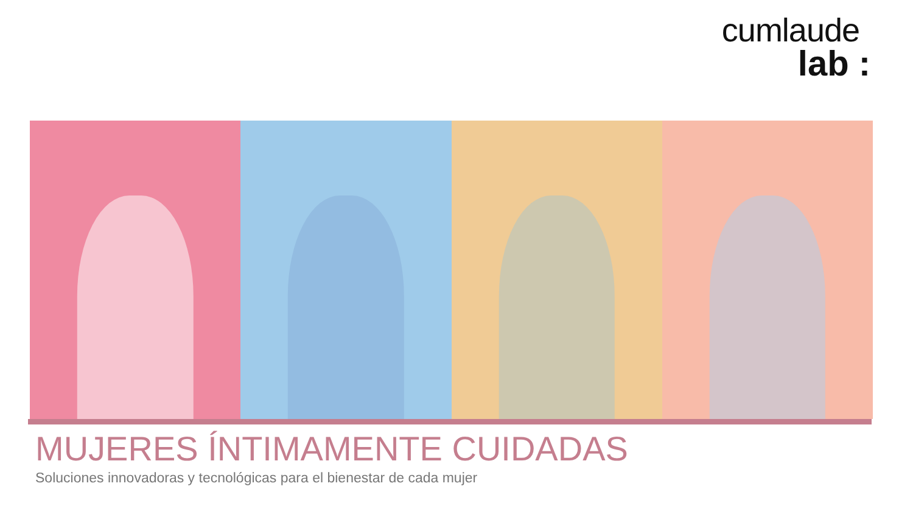cumlaude
lab :
MUJERES ÍNTIMAMENTE CUIDADAS
Soluciones innovadoras y tecnológicas para el bienestar de cada mujer